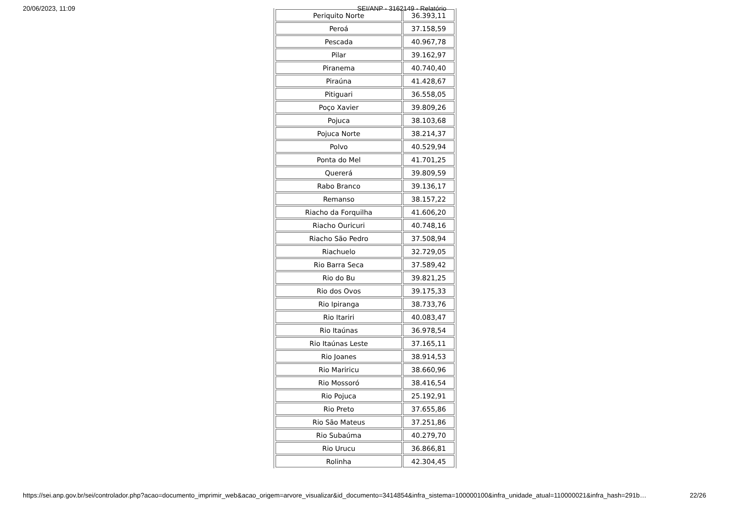20/06/2023, 11:09 SEI/ANP - 3162149 - Relatório
| Periquito Norte | 36.393,11 |
| Peroá | 37.158,59 |
| Pescada | 40.967,78 |
| Pilar | 39.162,97 |
| Piranema | 40.740,40 |
| Piraúna | 41.428,67 |
| Pitiguari | 36.558,05 |
| Poço Xavier | 39.809,26 |
| Pojuca | 38.103,68 |
| Pojuca Norte | 38.214,37 |
| Polvo | 40.529,94 |
| Ponta do Mel | 41.701,25 |
| Quererá | 39.809,59 |
| Rabo Branco | 39.136,17 |
| Remanso | 38.157,22 |
| Riacho da Forquilha | 41.606,20 |
| Riacho Ouricuri | 40.748,16 |
| Riacho São Pedro | 37.508,94 |
| Riachuelo | 32.729,05 |
| Rio Barra Seca | 37.589,42 |
| Rio do Bu | 39.821,25 |
| Rio dos Ovos | 39.175,33 |
| Rio Ipiranga | 38.733,76 |
| Rio Itariri | 40.083,47 |
| Rio Itaúnas | 36.978,54 |
| Rio Itaúnas Leste | 37.165,11 |
| Rio Joanes | 38.914,53 |
| Rio Mariricu | 38.660,96 |
| Rio Mossoró | 38.416,54 |
| Rio Pojuca | 25.192,91 |
| Rio Preto | 37.655,86 |
| Rio São Mateus | 37.251,86 |
| Rio Subaúma | 40.279,70 |
| Rio Urucu | 36.866,81 |
| Rolinha | 42.304,45 |
https://sei.anp.gov.br/sei/controlador.php?acao=documento_imprimir_web&acao_origem=arvore_visualizar&id_documento=3414854&infra_sistema=100000100&infra_unidade_atual=110000021&infra_hash=291b… 22/26